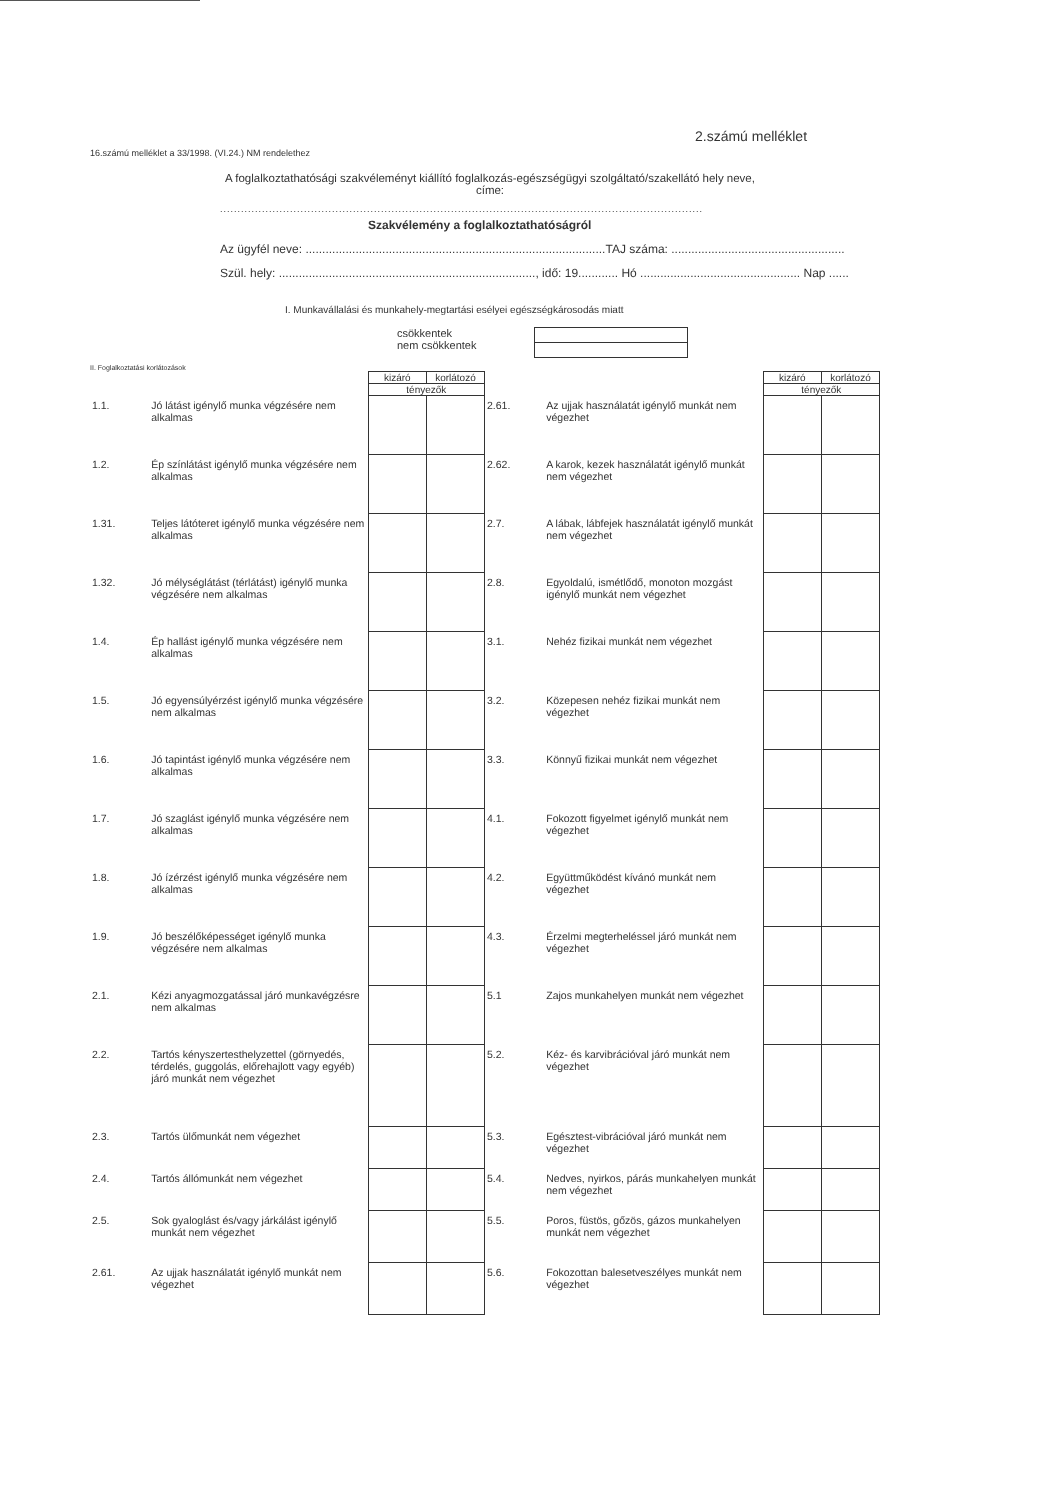2.számú melléklet
16.számú melléklet a 33/1998. (VI.24.) NM rendelethez
A foglalkoztathatósági szakvéleményt kiállító foglalkozás-egészségügyi szolgáltató/szakellátó hely neve, címe:
..........................................................................................................................................
Szakvélemény a foglalkoztathatóságról
Az ügyfél neve: ..........................................................................................TAJ száma: ....................................................
Szül. hely: ............................................................................., idő: 19............ Hó ................................................ Nap ......
I. Munkavállalási és munkahely-megtartási esélyei egészségkárosodás miatt
csökkentek
nem csökkentek
II. Foglalkoztatási korlátozások
| | | kizáró | korlátozó |
| | | tényezők | |
| 1.1. | Jó látást igénylő munka végzésére nem alkalmas | | |
| 1.2. | Ép színlátást igénylő munka végzésére nem alkalmas | | |
| 1.31. | Teljes látóteret igénylő munka végzésére nem alkalmas | | |
| 1.32. | Jó mélységlátást (térlátást) igénylő munka végzésére nem alkalmas | | |
| 1.4. | Ép hallást igénylő munka végzésére nem alkalmas | | |
| 1.5. | Jó egyensúlyérzést igénylő munka végzésére nem alkalmas | | |
| 1.6. | Jó tapintást igénylő munka végzésére nem alkalmas | | |
| 1.7. | Jó szaglást igénylő munka végzésére nem alkalmas | | |
| 1.8. | Jó ízérzést igénylő munka végzésére nem alkalmas | | |
| 1.9. | Jó beszélőképességet igénylő munka végzésére nem alkalmas | | |
| 2.1. | Kézi anyagmozgatással járó munkavégzésre nem alkalmas | | |
| 2.2. | Tartós kényszertesthelyzettel (görnyedés, térdelés, guggolás, előrehajlott vagy egyéb) járó munkát nem végezhet | | |
| 2.3. | Tartós ülőmunkát nem végezhet | | |
| 2.4. | Tartós állómunkát nem végezhet | | |
| 2.5. | Sok gyaloglást és/vagy járkálást igénylő munkát nem végezhet | | |
| 2.61. | Az ujjak használatát igénylő munkát nem végezhet | | |
| | | kizáró | korlátozó |
| | | tényezők | |
| 2.61. | Az ujjak használatát igénylő munkát nem végezhet | | |
| 2.62. | A karok, kezek használatát igénylő munkát nem végezhet | | |
| 2.7. | A lábak, lábfejek használatát igénylő munkát nem végezhet | | |
| 2.8. | Egyoldalú, ismétlődő, monoton mozgást igénylő munkát nem végezhet | | |
| 3.1. | Nehéz fizikai munkát nem végezhet | | |
| 3.2. | Közepesen nehéz fizikai munkát nem végezhet | | |
| 3.3. | Könnyű fizikai munkát nem végezhet | | |
| 4.1. | Fokozott figyelmet igénylő munkát nem végezhet | | |
| 4.2. | Együttműködést kívánó munkát nem végezhet | | |
| 4.3. | Érzelmi megterheléssel járó munkát nem végezhet | | |
| 5.1 | Zajos munkahelyen munkát nem végezhet | | |
| 5.2. | Kéz- és karvibrációval járó munkát nem végezhet | | |
| 5.3. | Egésztest-vibrációval járó munkát nem végezhet | | |
| 5.4. | Nedves, nyirkos, párás munkahelyen munkát nem végezhet | | |
| 5.5. | Poros, füstös, gőzös, gázos munkahelyen munkát nem végezhet | | |
| 5.6. | Fokozottan balesetveszélyes munkát nem végezhet | | |